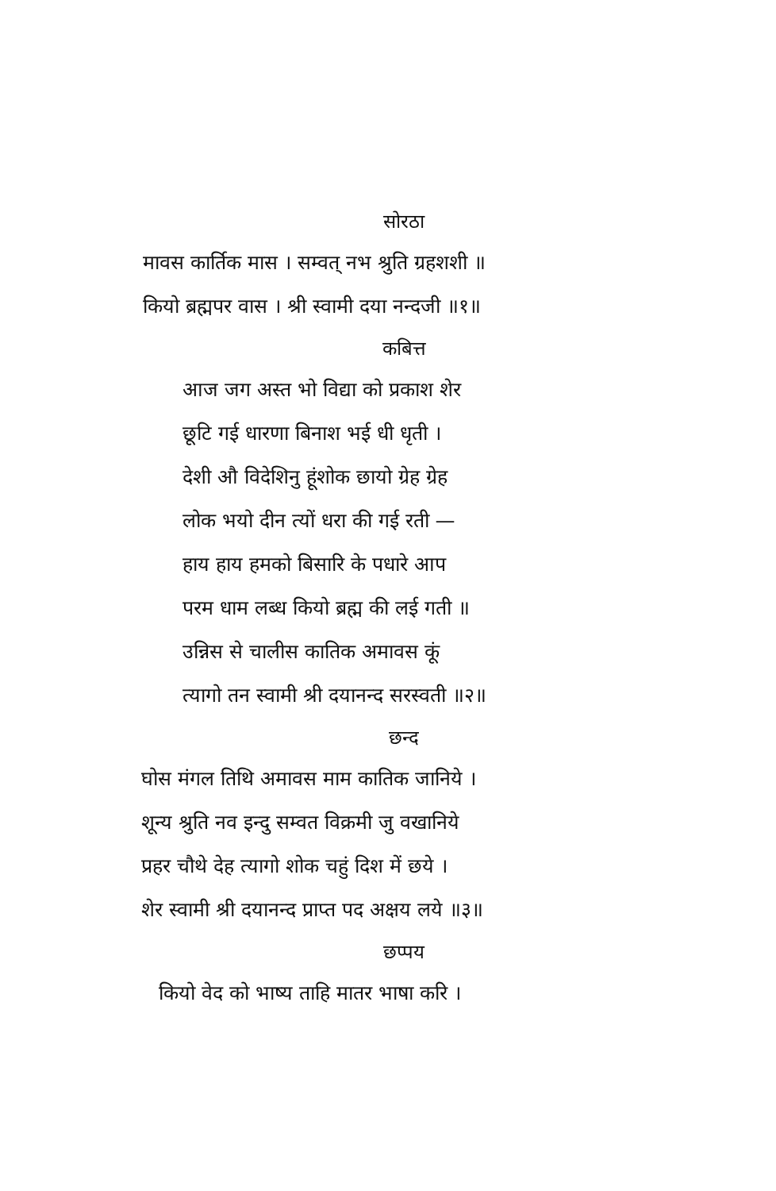सोरठा
मावस कार्तिक मास । सम्वत् नभ श्रुति ग्रहशशी ॥
कियो ब्रह्मपर वास । श्री स्वामी दया नन्दजी ॥१॥
कबित्त
आज जग अस्त भो विद्या को प्रकाश शेर
छूटि गई धारणा बिनाश भई धी धृती ।
देशी औ विदेशिनु हूंशोक छायो ग्रेह ग्रेह
लोक भयो दीन त्यों धरा की गई रती —
हाय हाय हमको बिसारि के पधारे आप
परम धाम लब्ध कियो ब्रह्म की लई गती ॥
उन्निस से चालीस कातिक अमावस कूं
त्यागो तन स्वामी श्री दयानन्द सरस्वती ॥२॥
छन्द
घोस मंगल तिथि अमावस माम कातिक जानिये ।
शून्य श्रुति नव इन्दु सम्वत विक्रमी जु वखानिये
प्रहर चौथे देह त्यागो शोक चहुं दिश में छये ।
शेर स्वामी श्री दयानन्द प्राप्त पद अक्षय लये ॥३॥
छप्पय
कियो वेद को भाष्य ताहि मातर भाषा करि ।